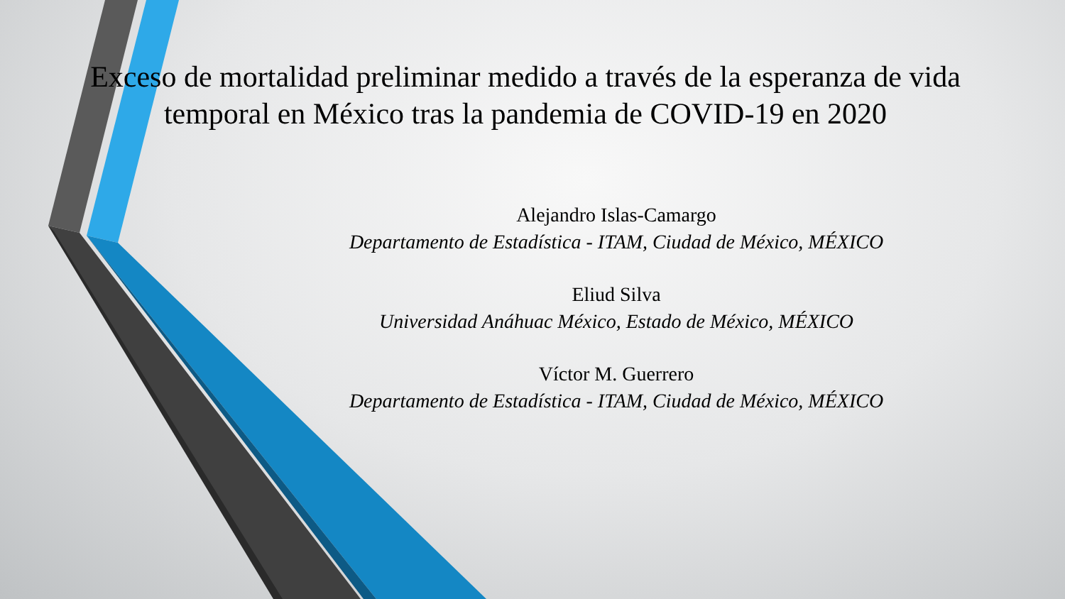Exceso de mortalidad preliminar medido a través de la esperanza de vida temporal en México tras la pandemia de COVID-19 en 2020
Alejandro Islas-Camargo
Departamento de Estadística - ITAM, Ciudad de México, MÉXICO
Eliud Silva
Universidad Anáhuac México, Estado de México, MÉXICO
Víctor M. Guerrero
Departamento de Estadística - ITAM, Ciudad de México, MÉXICO